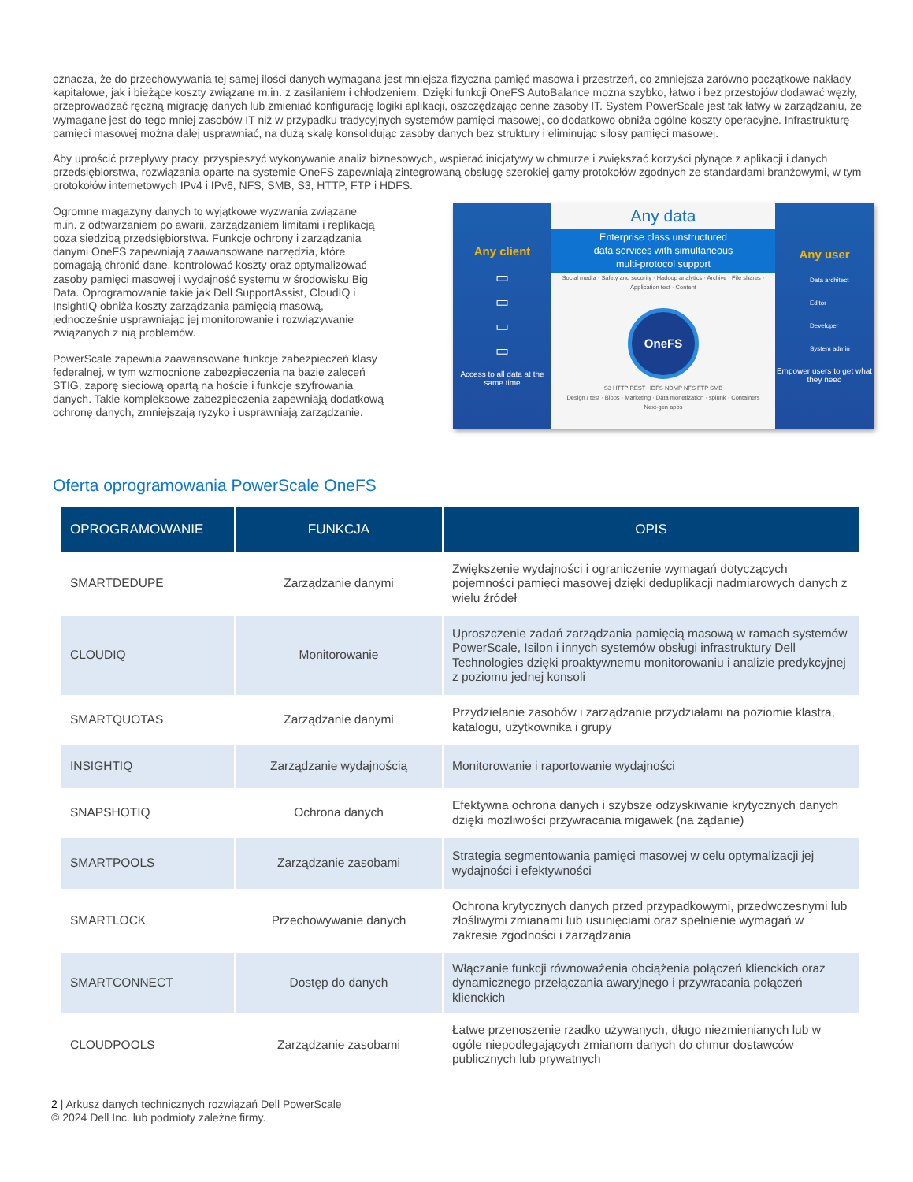oznacza, że do przechowywania tej samej ilości danych wymagana jest mniejsza fizyczna pamięć masowa i przestrzeń, co zmniejsza zarówno początkowe nakłady kapitałowe, jak i bieżące koszty związane m.in. z zasilaniem i chłodzeniem. Dzięki funkcji OneFS AutoBalance można szybko, łatwo i bez przestojów dodawać węzły, przeprowadzać ręczną migrację danych lub zmieniać konfigurację logiki aplikacji, oszczędzając cenne zasoby IT. System PowerScale jest tak łatwy w zarządzaniu, że wymagane jest do tego mniej zasobów IT niż w przypadku tradycyjnych systemów pamięci masowej, co dodatkowo obniża ogólne koszty operacyjne. Infrastrukturę pamięci masowej można dalej usprawniać, na dużą skalę konsolidując zasoby danych bez struktury i eliminując silosy pamięci masowej.
Aby uprościć przepływy pracy, przyspieszyć wykonywanie analiz biznesowych, wspierać inicjatywy w chmurze i zwiększać korzyści płynące z aplikacji i danych przedsiębiorstwa, rozwiązania oparte na systemie OneFS zapewniają zintegrowaną obsługę szerokiej gamy protokołów zgodnych ze standardami branżowymi, w tym protokołów internetowych IPv4 i IPv6, NFS, SMB, S3, HTTP, FTP i HDFS.
Ogromne magazyny danych to wyjątkowe wyzwania związane m.in. z odtwarzaniem po awarii, zarządzaniem limitami i replikacją poza siedzibą przedsiębiorstwa. Funkcje ochrony i zarządzania danymi OneFS zapewniają zaawansowane narzędzia, które pomagają chronić dane, kontrolować koszty oraz optymalizować zasoby pamięci masowej i wydajność systemu w środowisku Big Data. Oprogramowanie takie jak Dell SupportAssist, CloudIQ i InsightIQ obniża koszty zarządzania pamięcią masową, jednocześnie usprawniając jej monitorowanie i rozwiązywanie związanych z nią problemów.
PowerScale zapewnia zaawansowane funkcje zabezpieczeń klasy federalnej, w tym wzmocnione zabezpieczenia na bazie zaleceń STIG, zaporę sieciową opartą na hoście i funkcje szyfrowania danych. Takie kompleksowe zabezpieczenia zapewniają dodatkową ochronę danych, zmniejszają ryzyko i usprawniają zarządzanie.
Any client
▭
▭
▭
▭
Access to all data at the same time
Any data
Enterprise class unstructured
data services with simultaneous
multi-protocol support
Social media · Safety and security · Hadoop analytics · Archive · File shares · Application test · Content
OneFS
S3 HTTP REST HDFS NDMP NFS FTP SMB
Design / test · Blobs · Marketing · Data monetization · splunk · Containers
Next-gen apps
Any user
Data architect
Editor
Developer
System admin
Empower users to get what they need
Oferta oprogramowania PowerScale OneFS
| OPROGRAMOWANIE | FUNKCJA | OPIS |
| --- | --- | --- |
| SMARTDEDUPE | Zarządzanie danymi | Zwiększenie wydajności i ograniczenie wymagań dotyczących pojemności pamięci masowej dzięki deduplikacji nadmiarowych danych z wielu źródeł |
| CLOUDIQ | Monitorowanie | Uproszczenie zadań zarządzania pamięcią masową w ramach systemów PowerScale, Isilon i innych systemów obsługi infrastruktury Dell Technologies dzięki proaktywnemu monitorowaniu i analizie predykcyjnej z poziomu jednej konsoli |
| SMARTQUOTAS | Zarządzanie danymi | Przydzielanie zasobów i zarządzanie przydziałami na poziomie klastra, katalogu, użytkownika i grupy |
| INSIGHTIQ | Zarządzanie wydajnością | Monitorowanie i raportowanie wydajności |
| SNAPSHOTIQ | Ochrona danych | Efektywna ochrona danych i szybsze odzyskiwanie krytycznych danych dzięki możliwości przywracania migawek (na żądanie) |
| SMARTPOOLS | Zarządzanie zasobami | Strategia segmentowania pamięci masowej w celu optymalizacji jej wydajności i efektywności |
| SMARTLOCK | Przechowywanie danych | Ochrona krytycznych danych przed przypadkowymi, przedwczesnymi lub złośliwymi zmianami lub usunięciami oraz spełnienie wymagań w zakresie zgodności i zarządzania |
| SMARTCONNECT | Dostęp do danych | Włączanie funkcji równoważenia obciążenia połączeń klienckich oraz dynamicznego przełączania awaryjnego i przywracania połączeń klienckich |
| CLOUDPOOLS | Zarządzanie zasobami | Łatwe przenoszenie rzadko używanych, długo niezmienianych lub w ogóle niepodlegających zmianom danych do chmur dostawców publicznych lub prywatnych |
2 | Arkusz danych technicznych rozwiązań Dell PowerScale
© 2024 Dell Inc. lub podmioty zależne firmy.